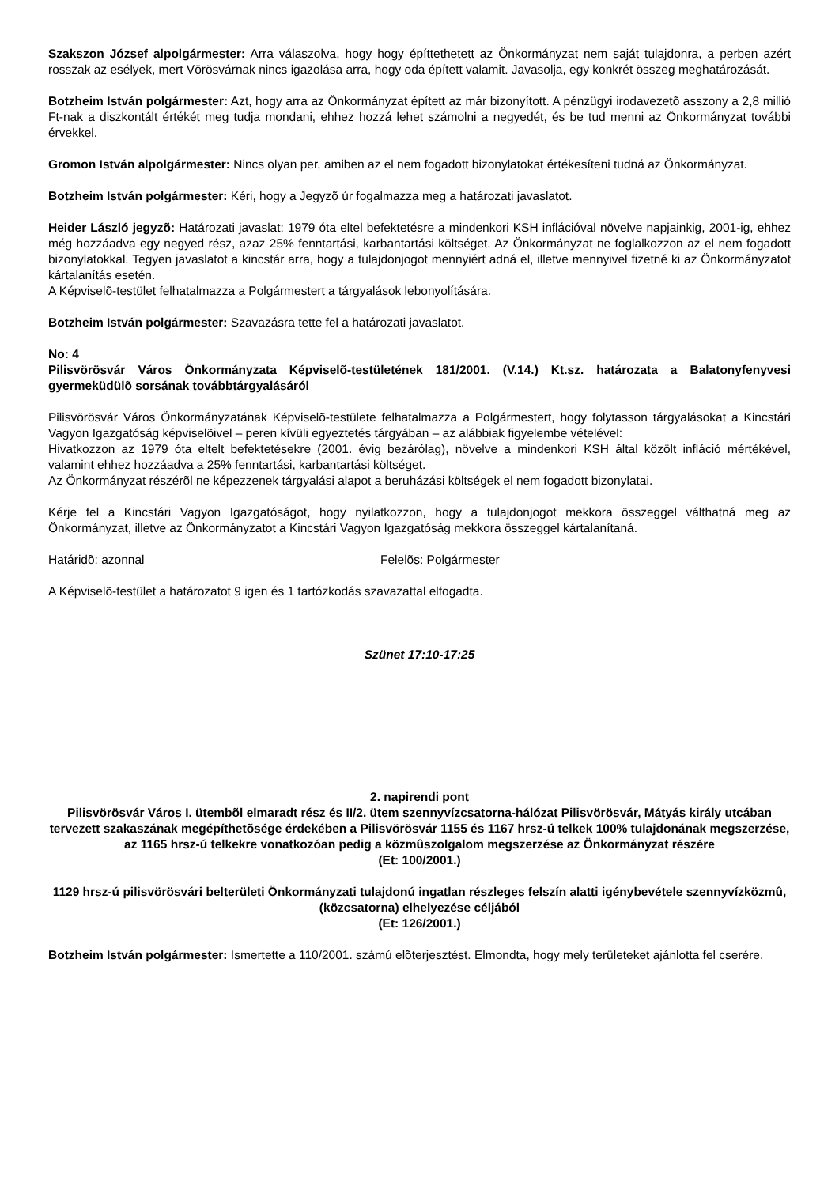Szakszon József alpolgármester: Arra válaszolva, hogy hogy építtethetett az Önkormányzat nem saját tulajdonra, a perben azért rosszak az esélyek, mert Vörösvárnak nincs igazolása arra, hogy oda épített valamit. Javasolja, egy konkrét összeg meghatározását.
Botzheim István polgármester: Azt, hogy arra az Önkormányzat épített az már bizonyított. A pénzügyi irodavezetõ asszony a 2,8 millió Ft-nak a diszkontált értékét meg tudja mondani, ehhez hozzá lehet számolni a negyedét, és be tud menni az Önkormányzat további érvekkel.
Gromon István alpolgármester: Nincs olyan per, amiben az el nem fogadott bizonylatokat értékesíteni tudná az Önkormányzat.
Botzheim István polgármester: Kéri, hogy a Jegyzõ úr fogalmazza meg a határozati javaslatot.
Heider László jegyzõ: Határozati javaslat: 1979 óta eltel befektetésre a mindenkori KSH inflációval növelve napjainkig, 2001-ig, ehhez még hozzáadva egy negyed rész, azaz 25% fenntartási, karbantartási költséget. Az Önkormányzat ne foglalkozzon az el nem fogadott bizonylatokkal. Tegyen javaslatot a kincstár arra, hogy a tulajdonjogot mennyiért adná el, illetve mennyivel fizetné ki az Önkormányzatot kártalanítás esetén.
A Képviselõ-testület felhatalmazza a Polgármestert a tárgyalások lebonyolítására.
Botzheim István polgármester: Szavazásra tette fel a határozati javaslatot.
No: 4
Pilisvörösvár Város Önkormányzata Képviselõ-testületének 181/2001. (V.14.) Kt.sz. határozata a Balatonyfenyvesi gyermeküdülõ sorsának továbbtárgyalásáról
Pilisvörösvár Város Önkormányzatának Képviselõ-testülete felhatalmazza a Polgármestert, hogy folytasson tárgyalásokat a Kincstári Vagyon Igazgatóság képviselõivel – peren kívüli egyeztetés tárgyában – az alábbiak figyelembe vételével:
Hivatkozzon az 1979 óta eltelt befektetésekre (2001. évig bezárólag), növelve a mindenkori KSH által közölt infláció mértékével, valamint ehhez hozzáadva a 25% fenntartási, karbantartási költséget.
Az Önkormányzat részérõl ne képezzenek tárgyalási alapot a beruházási költségek el nem fogadott bizonylatai.
Kérje fel a Kincstári Vagyon Igazgatóságot, hogy nyilatkozzon, hogy a tulajdonjogot mekkora összeggel válthatná meg az Önkormányzat, illetve az Önkormányzatot a Kincstári Vagyon Igazgatóság mekkora összeggel kártalanítaná.
Határidõ: azonnal Felelõs: Polgármester
A Képviselõ-testület a határozatot 9 igen és 1 tartózkodás szavazattal elfogadta.
Szünet 17:10-17:25
2. napirendi pont
Pilisvörösvár Város I. ütembõl elmaradt rész és II/2. ütem szennyvízcsatorna-hálózat Pilisvörösvár, Mátyás király utcában tervezett szakaszának megépíthetõsége érdekében a Pilisvörösvár 1155 és 1167 hrsz-ú telkek 100% tulajdonának megszerzése, az 1165 hrsz-ú telkekre vonatkozóan pedig a közmûszolgalom megszerzése az Önkormányzat részére
(Et: 100/2001.)
1129 hrsz-ú pilisvörösvári belterületi Önkormányzati tulajdonú ingatlan részleges felszín alatti igénybevétele szennyvízközmû, (közcsatorna) elhelyezése céljából
(Et: 126/2001.)
Botzheim István polgármester: Ismertette a 110/2001. számú elõterjesztést. Elmondta, hogy mely területeket ajánlotta fel cserére.